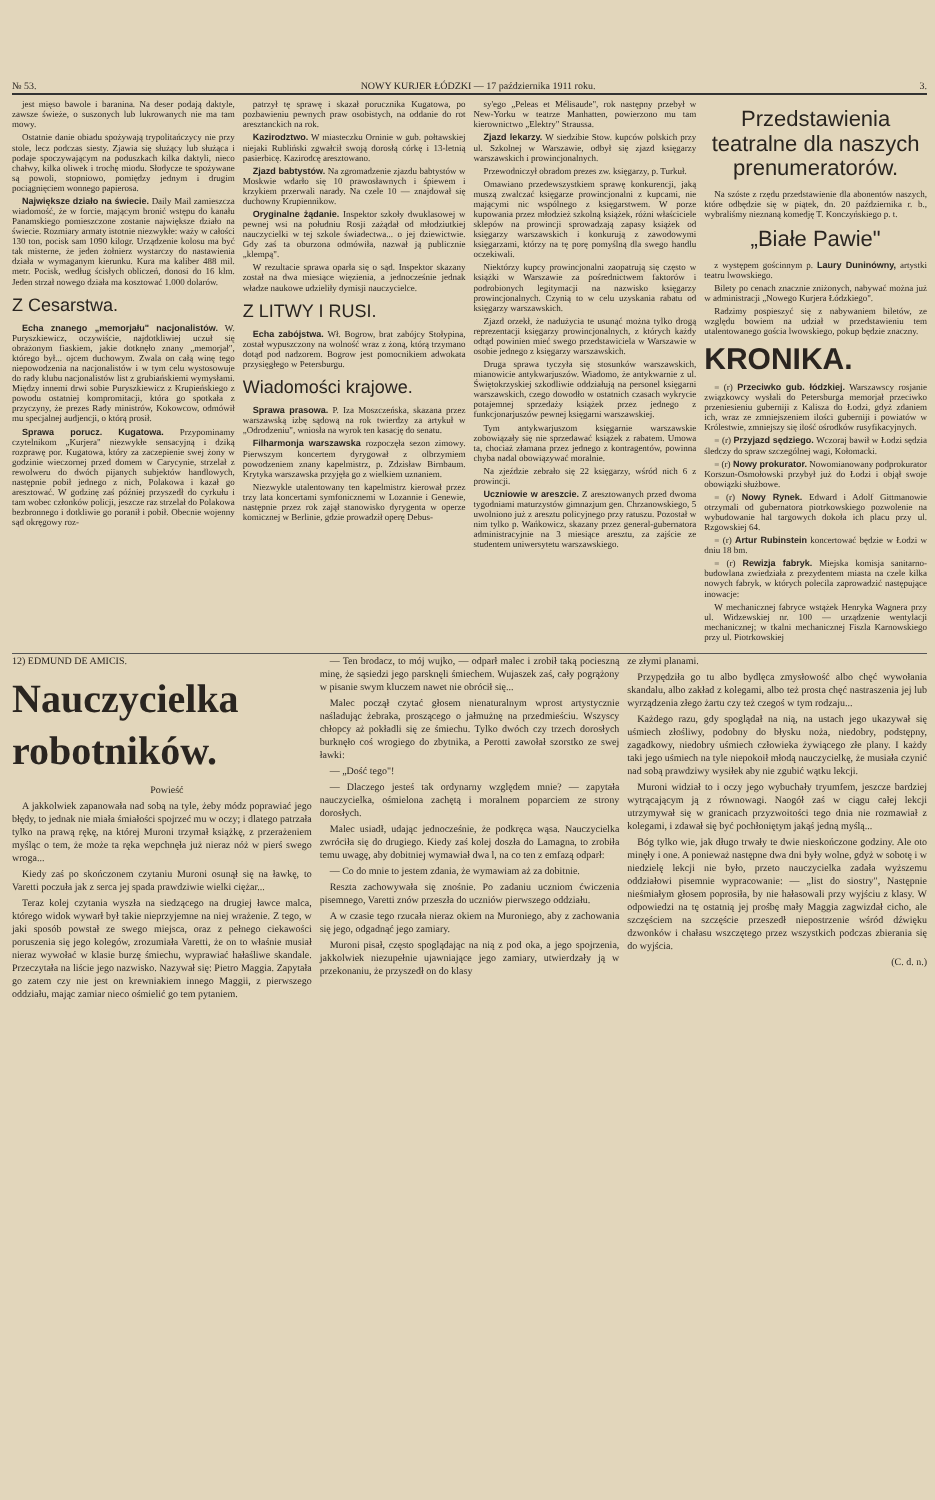№ 53. NOWY KURJER ŁÓDZKI — 17 października 1911 roku. 3.
jest mięso bawole i baranina. Na deser podają daktyle, zawsze świeże, o suszonych lub lukrowanych nie ma tam mowy.
Ostatnie danie obiadu spożywają trypolitańczycy nie przy stole, lecz podczas siesty. Zjawia się służący lub służąca i podaje spoczywającym na poduszkach kilka daktyli, nieco chałwy, kilka oliwek i trochę miodu. Słodycze te spożywane są powoli, stopniowo, pomiędzy jednym i drugim pociągnięciem wonnego papierosa.
Największe działo na świecie. Daily Mail zamieszcza wiadomość, że w forcie, mającym bronić wstępu do kanału Panamskiego pomieszczone zostanie największe działo na świecie. Rozmiary armaty istotnie niezwykłe: waży w całości 130 ton, pocisk sam 1090 kilogr. Urządzenie kolosu ma być tak misterne, że jeden żołnierz wystarczy do nastawienia działa w wymaganym kierunku. Kura ma kaliber 488 mil. metr. Pocisk, według ścisłych obliczeń, donosi do 16 klm. Jeden strzał nowego działa ma kosztować 1.000 dolarów.
Z Cesarstwa.
Echa znanego „memorjału" nacjonalistów. W. Puryszkiewicz, oczywiście, najdotkliwiej uczuł się obrażonym fiaskiem, jakie dotknęło znany „memorjał", którego był... ojcem duchowym. Zwala on całą winę tego niepowodzenia na nacjonalistów i w tym celu wystosowuje do rady klubu nacjonalistów list z grubiańskiemi wymysłami. Między innemi drwi sobie Puryszkiewicz z Krupieńskiego z powodu ostatniej kompromitacji, która go spotkała z przyczyny, że prezes Rady ministrów, Kokowcow, odmówił mu specjalnej audjencji, o którą prosił.
Sprawa porucz. Kugatowa. Przypominamy czytelnikom „Kurjera" niezwykłe sensacyjną i dziką rozprawę por. Kugatowa, który za zaczepienie swej żony w godzinie wieczornej przed domem w Carycynie, strzelał z rewolweru do dwóch pijanych subjektów handlowych, następnie pobił jednego z nich, Polakowa i kazał go aresztować. W godzinę zaś później przyszedł do cyrkułu i tam wobec członków policji, jeszcze raz strzelał do Polakowa bezbronnego i dotkliwie go poranił i pobił. Obecnie wojenny sąd okręgowy roz-
patrzył tę sprawę i skazał porucznika Kugatowa, po pozbawieniu pewnych praw osobistych, na oddanie do rot aresztanckich na rok.
Kazirodztwo. W miasteczku Orninie w gub. połtawskiej niejaki Rubliński zgwałcił swoją dorosłą córkę i 13-letnią pasierbicę. Kazirodcę aresztowano.
Zjazd babtystów. Na zgromadzenie zjazdu babtystów w Moskwie wdarło się 10 prawosławnych i śpiewem i krzykiem przerwali narady. Na czele 10 — znajdował się duchowny Krupiennikow.
Oryginalne żądanie. Inspektor szkoły dwuklasowej w pewnej wsi na południu Rosji zażądał od młodziutkiej nauczycielki w tej szkole świadectwa... o jej dziewictwie. Gdy zaś ta oburzona odmówiła, nazwał ją publicznie „klempą".
W rezultacie sprawa oparła się o sąd. Inspektor skazany został na dwa miesiące więzienia, a jednocześnie jednak władze naukowe udzieliły dymisji nauczycielce.
Z LITWY I RUSI.
Echa zabójstwa. Wł. Bogrow, brat zabójcy Stołypina, został wypuszczony na wolność wraz z żoną, którą trzymano dotąd pod nadzorem. Bogrow jest pomocnikiem adwokata przysięgłego w Petersburgu.
Wiadomości krajowe.
Sprawa prasowa. P. Iza Moszczeńska, skazana przez warszawską izbę sądową na rok twierdzy za artykuł w „Odrodzeniu", wniosła na wyrok ten kasację do senatu.
Filharmonja warszawska rozpoczęła sezon zimowy. Pierwszym koncertem dyrygował z olbrzymiem powodzeniem znany kapelmistrz, p. Zdzisław Birnbaum. Krytyka warszawska przyjęła go z wielkiem uznaniem.
Niezwykle utalentowany ten kapelmistrz kierował przez trzy lata koncertami symfonicznemi w Lozannie i Genewie, następnie przez rok zajął stanowisko dyrygenta w operze komicznej w Berlinie, gdzie prowadził operę Debus-
sy'ego „Peleas et Mélisaude", rok następny przebył w New-Yorku w teatrze Manhatten, powierzono mu tam kierownictwo „Elektry" Straussa.
Zjazd lekarzy. W siedzibie Stow. kupców polskich przy ul. Szkolnej w Warszawie, odbył się zjazd księgarzy warszawskich i prowincjonalnych.
Przewodniczył obradom prezes zw. księgarzy, p. Turkuł.
Omawiano przedewszystkiem sprawę konkurencji, jaką muszą zwalczać księgarze prowincjonalni z kupcami, nie mającymi nic wspólnego z księgarstwem. W porze kupowania przez młodzież szkolną książek, różni właściciele sklepów na prowincji sprowadzają zapasy książek od księgarzy warszawskich i konkurują z zawodowymi księgarzami, którzy na tę porę pomyślną dla swego handlu oczekiwali.
Niektórzy kupcy prowincjonalni zaopatrują się często w książki w Warszawie za pośrednictwem faktorów i podrobionych legitymacji na nazwisko księgarzy prowincjonalnych. Czynią to w celu uzyskania rabatu od księgarzy warszawskich.
Zjazd orzekł, że nadużycia te usunąć można tylko drogą reprezentacji księgarzy prowincjonalnych, z których każdy odtąd powinien mieć swego przedstawiciela w Warszawie w osobie jednego z księgarzy warszawskich.
Druga sprawa tyczyła się stosunków warszawskich, mianowicie antykwarjuszów. Wiadomo, że antykwarnie z ul. Świętokrzyskiej szkodliwie oddziałują na personel księgarni warszawskich, czego dowodło w ostatnich czasach wykrycie potajemnej sprzedaży książek przez jednego z funkcjonarjuszów pewnej księgarni warszawskiej.
Tym antykwarjuszom księgarnie warszawskie zobowiązały się nie sprzedawać książek z rabatem. Umowa ta, chociaż złamana przez jednego z kontragentów, powinna chyba nadal obowiązywać moralnie.
Na zjeździe zebrało się 22 księgarzy, wśród nich 6 z prowincji.
Uczniowie w areszcie. Z aresztowanych przed dwoma tygodniami maturzystów gimnazjum gen. Chrzanowskiego, 5 uwolniono już z aresztu policyjnego przy ratuszu. Pozostał w nim tylko p. Wańkowicz, skazany przez general-gubernatora administracyjnie na 3 miesiące aresztu, za zajście ze studentem uniwersytetu warszawskiego.
Przedstawienia teatralne dla naszych prenumeratorów.
Na szóste z rzędu przedstawienie dla abonentów naszych, które odbędzie się w piątek, dn. 20 października r. b., wybraliśmy nieznaną komedję T. Konczyńskiego p. t.
„Białe Pawie"
z występem gościnnym p. Laury Duninówny, artystki teatru lwowskiego.
Bilety po cenach znacznie zniżonych, nabywać można już w administracji „Nowego Kurjera Łódzkiego".
Radzimy pospieszyć się z nabywaniem biletów, ze względu bowiem na udział w przedstawieniu tem utalentowanego gościa lwowskiego, pokup będzie znaczny.
KRONIKA.
= (r) Przeciwko gub. łódzkiej. Warszawscy rosjanie związkowcy wysłali do Petersburga memorjał przeciwko przeniesieniu guberniji z Kalisza do Łodzi, gdyż zdaniem ich, wraz ze zmniejszeniem ilości guberniji i powiatów w Królestwie, zmniejszy się ilość ośrodków rusyfikacyjnych.
= (r) Przyjazd sędziego. Wczoraj bawił w Łodzi sędzia śledczy do spraw szczególnej wagi, Kołomacki.
= (r) Nowy prokurator. Nowomianowany podprokurator Korszun-Osmołowski przybył już do Łodzi i objął swoje obowiązki służbowe.
= (r) Nowy Rynek. Edward i Adolf Gittmanowie otrzymali od gubernatora piotrkowskiego pozwolenie na wybudowanie hal targowych dokoła ich placu przy ul. Rzgowskiej 64.
= (r) Artur Rubinstein koncertować będzie w Łodzi w dniu 18 bm.
= (r) Rewizja fabryk. Miejska komisja sanitarno-budowlana zwiedziała z prezydentem miasta na czele kilka nowych fabryk, w których polecila zaprowadzić następujące inowacje:
W mechanicznej fabryce wstążek Henryka Wagnera przy ul. Widzewskiej nr. 100 — urządzenie wentylacji mechanicznej; w tkalni mechanicznej Fiszla Karnowskiego przy ul. Piotrkowskiej
12) EDMUND DE AMICIS.
Nauczycielka robotników.
Powieść
A jakkolwiek zapanowała nad sobą na tyle, żeby módz poprawiać jego błędy, to jednak nie miała śmiałości spojrzeć mu w oczy; i dlatego patrzała tylko na prawą rękę, na której Muroni trzymał książkę, z przerażeniem myśląc o tem, że może ta ręka wepchnęła już nieraz nóż w pierś swego wroga...
Kiedy zaś po skończonem czytaniu Muroni osunął się na ławkę, to Varetti poczuła jak z serca jej spada prawdziwie wielki ciężar...
Teraz kolej czytania wyszła na siedzącego na drugiej ławce malca, którego widok wywarł był takie nieprzyjemne na niej wrażenie. Z tego, w jaki sposób powstał ze swego miejsca, oraz z pełnego ciekawości poruszenia się jego kolegów, zrozumiała Varetti, że on to właśnie musiał nieraz wywołać w klasie burzę śmiechu, wyprawiać hałaśliwe skandale. Przeczytała na liście jego nazwisko. Nazywał się: Pietro Maggia. Zapytała go zatem czy nie jest on krewniakiem innego Maggii, z pierwszego oddziału, mając zamiar nieco ośmielić go tem pytaniem.
— Ten brodacz, to mój wujko, — odparł malec i zrobił taką pocieszną minę, że sąsiedzi jego parsknęli śmiechem. Wujaszek zaś, cały pogrążony w pisanie swym kluczem nawet nie obrócił się...
Malec począł czytać głosem nienaturalnym wprost artystycznie naśladując żebraka, proszącego o jałmużnę na przedmieściu. Wszyscy chłopcy aż pokładli się ze śmiechu. Tylko dwóch czy trzech dorosłych burknęło coś wrogiego do zbytnika, a Perotti zawołał szorstko ze swej ławki:
— „Dość tego"!
— Dlaczego jesteś tak ordynarny względem mnie? — zapytała nauczycielka, ośmielona zachętą i moralnem poparciem ze strony dorosłych.
Malec usiadł, udając jednocześnie, że podkręca wąsa. Nauczycielka zwróciła się do drugiego. Kiedy zaś kolej doszła do Lamagna, to zrobiła temu uwagę, aby dobitniej wymawiał dwa l, na co ten z emfazą odparł:
— Co do mnie to jestem zdania, że wymawiam aż za dobitnie.
Reszta zachowywała się znośnie. Po zadaniu uczniom ćwiczenia pisemnego, Varetti znów przeszła do uczniów pierwszego oddziału.
A w czasie tego rzucała nieraz okiem na Muroniego, aby z zachowania się jego, odgadnąć jego zamiary.
Muroni pisał, często spoglądając na nią z pod oka, a jego spojrzenia, jakkolwiek niezupełnie ujawniające jego zamiary, utwierdzały ją w przekonaniu, że przyszedł on do klasy
ze złymi planami.
Przypędziła go tu albo bydlęca zmysłowość albo chęć wywołania skandalu, albo zakład z kolegami, albo też prosta chęć nastraszenia jej lub wyrządzenia złego żartu czy też czegoś w tym rodzaju...
Każdego razu, gdy spoglądał na nią, na ustach jego ukazywał się uśmiech złośliwy, podobny do błysku noża, niedobry, podstępny, zagadkowy, niedobry uśmiech człowieka żywiącego złe plany. I każdy taki jego uśmiech na tyle niepokoił młodą nauczycielkę, że musiała czynić nad sobą prawdziwy wysiłek aby nie zgubić wątku lekcji.
Muroni widział to i oczy jego wybuchały tryumfem, jeszcze bardziej wytrącającym ją z równowagi. Naogół zaś w ciągu całej lekcji utrzymywał się w granicach przyzwoitości tego dnia nie rozmawiał z kolegami, i zdawał się być pochłoniętym jakąś jedną myślą...
Bóg tylko wie, jak długo trwały te dwie nieskończone godziny. Ale oto minęły i one. A ponieważ następne dwa dni były wolne, gdyż w sobotę i w niedzielę lekcji nie było, przeto nauczycielka zadała wyższemu oddziałowi pisemnie wypracowanie: — „list do siostry", Następnie nieśmiałym głosem poprosiła, by nie hałasowali przy wyjściu z klasy. W odpowiedzi na tę ostatnią jej prośbę mały Maggia zagwizdał cicho, ale szczęściem na szczęście przeszedł niepostrzenie wśród dźwięku dzwonków i chałasu wszczętego przez wszystkich podczas zbierania się do wyjścia.
(C. d. n.)